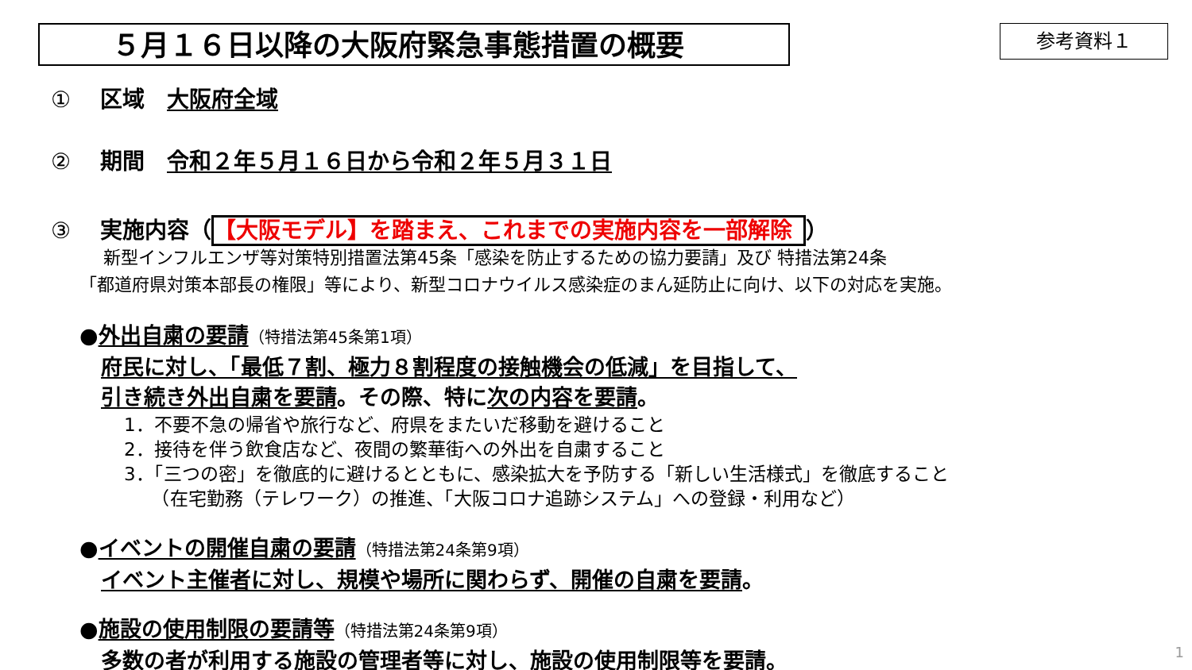５月１６日以降の大阪府緊急事態措置の概要
参考資料１
① 区域　大阪府全域
② 期間　令和２年５月１６日から令和２年５月３１日
③ 実施内容（ 【大阪モデル】を踏まえ、これまでの実施内容を一部解除 ）
新型インフルエンザ等対策特別措置法第45条「感染を防止するための協力要請」及び 特措法第24条
「都道府県対策本部長の権限」等により、新型コロナウイルス感染症のまん延防止に向け、以下の対応を実施。
●外出自粛の要請（特措法第45条第1項）
　府民に対し、「最低７割、極力８割程度の接触機会の低減」を目指して、
　引き続き外出自粛を要請。その際、特に次の内容を要請。
1．不要不急の帰省や旅行など、府県をまたいだ移動を避けること
2．接待を伴う飲食店など、夜間の繁華街への外出を自粛すること
3．「三つの密」を徹底的に避けるとともに、感染拡大を予防する「新しい生活様式」を徹底すること
　　（在宅勤務（テレワーク）の推進、「大阪コロナ追跡システム」への登録・利用など）
●イベントの開催自粛の要請（特措法第24条第9項）
　イベント主催者に対し、規模や場所に関わらず、開催の自粛を要請。
●施設の使用制限の要請等（特措法第24条第9項）
　多数の者が利用する施設の管理者等に対し、施設の使用制限等を要請。
1